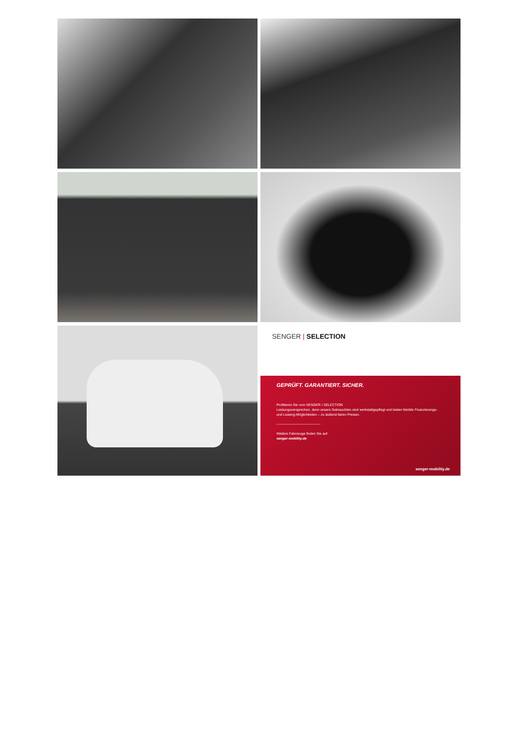SENGER | SELECTION
GEPRÜFT. GARANTIERT. SICHER.
Profitieren Sie vom SENGER I SELECTION
Leistungsversprechen, denn unsere Gebrauchten sind werkstattgepflegt und bieten felxible Finanzierungs-
und Leasing-Möglichkeiten – zu äußerst fairen Preisen.
Weitere Fahrzeuge finden Sie auf
senger-mobility.de
senger-mobility.de